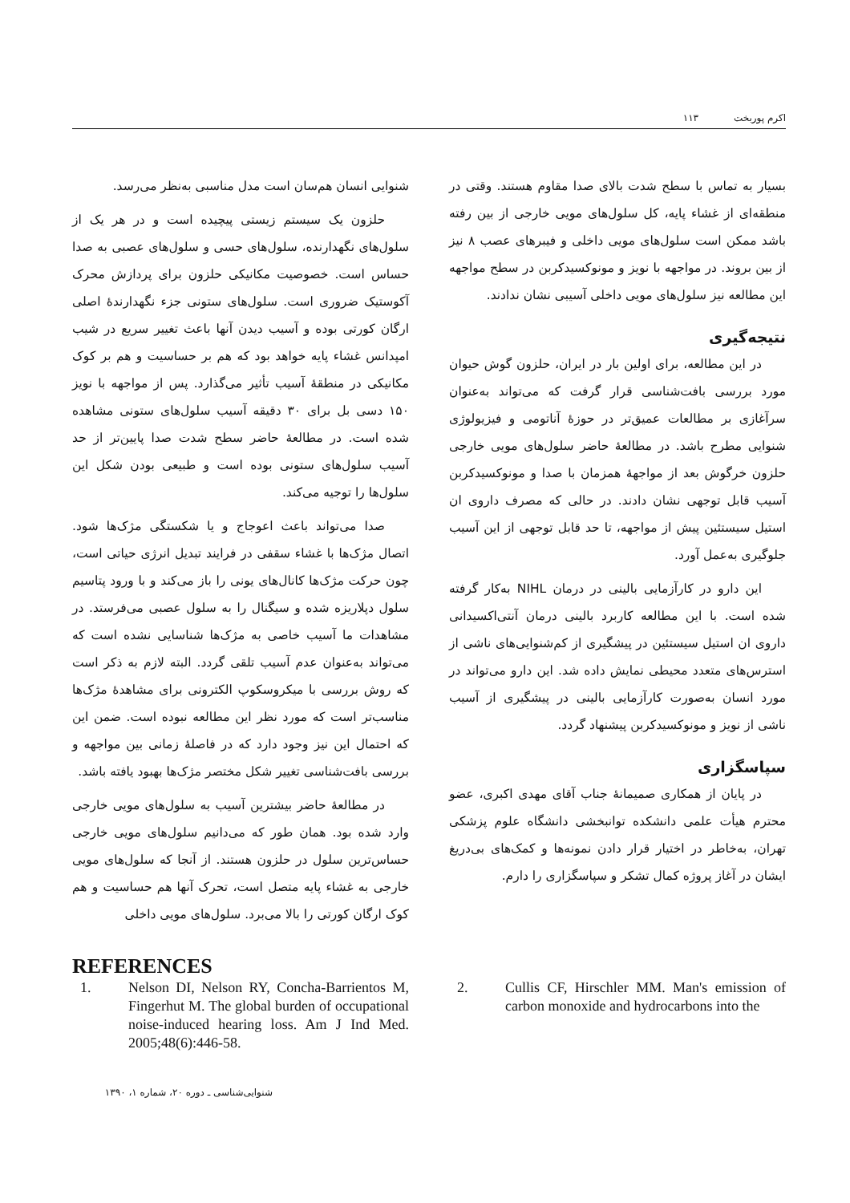اکرم پوربخت ۱۱۳
شنوایی انسان هم‌سان است مدل مناسبی به‌نظر می‌رسد.
حلزون یک سیستم زیستی پیچیده است و در هر یک از سلول‌های نگهدارنده، سلول‌های حسی و سلول‌های عصبی به صدا حساس است. خصوصیت مکانیکی حلزون برای پردازش محرک آکوستیک ضروری است. سلول‌های ستونی جزء نگهدارندهٔ اصلی ارگان کورتی بوده و آسیب دیدن آنها باعث تغییر سریع در شیب امپدانس غشاء پایه خواهد بود که هم بر حساسیت و هم بر کوک مکانیکی در منطقهٔ آسیب تأثیر می‌گذارد. پس از مواجهه با نویز ۱۵۰ دسی بل برای ۳۰ دقیقه آسیب سلول‌های ستونی مشاهده شده است. در مطالعهٔ حاضر سطح شدت صدا پایین‌تر از حد آسیب سلول‌های ستونی بوده است و طبیعی بودن شکل این سلول‌ها را توجیه می‌کند.
صدا می‌تواند باعث اعوجاج و یا شکستگی مژک‌ها شود. اتصال مژک‌ها با غشاء سقفی در فرایند تبدیل انرژی حیاتی است، چون حرکت مژک‌ها کانال‌های یونی را باز می‌کند و با ورود پتاسیم سلول دپلاریزه شده و سیگنال را به سلول عصبی می‌فرستد. در مشاهدات ما آسیب خاصی به مژک‌ها شناسایی نشده است که می‌تواند به‌عنوان عدم آسیب تلقی گردد. البته لازم به ذکر است که روش بررسی با میکروسکوپ الکترونی برای مشاهدهٔ مژک‌ها مناسب‌تر است که مورد نظر این مطالعه نبوده است. ضمن این که احتمال این نیز وجود دارد که در فاصلهٔ زمانی بین مواجهه و بررسی بافت‌شناسی تغییر شکل مختصر مژک‌ها بهبود یافته باشد.
در مطالعهٔ حاضر بیشترین آسیب به سلول‌های مویی خارجی وارد شده بود. همان طور که می‌دانیم سلول‌های مویی خارجی حساس‌ترین سلول در حلزون هستند. از آنجا که سلول‌های مویی خارجی به غشاء پایه متصل است، تحرک آنها هم حساسیت و هم کوک ارگان کورتی را بالا می‌برد. سلول‌های مویی داخلی
بسیار به تماس با سطح شدت بالای صدا مقاوم هستند. وقتی در منطقه‌ای از غشاء پایه، کل سلول‌های مویی خارجی از بین رفته باشد ممکن است سلول‌های مویی داخلی و فیبرهای عصب ۸ نیز از بین بروند. در مواجهه با نویز و مونوکسیدکربن در سطح مواجهه این مطالعه نیز سلول‌های مویی داخلی آسیبی نشان ندادند.
نتیجه‌گیری
در این مطالعه، برای اولین بار در ایران، حلزون گوش حیوان مورد بررسی بافت‌شناسی قرار گرفت که می‌تواند به‌عنوان سرآغازی بر مطالعات عمیق‌تر در حوزهٔ آناتومی و فیزیولوژی شنوایی مطرح باشد. در مطالعهٔ حاضر سلول‌های مویی خارجی حلزون خرگوش بعد از مواجههٔ همزمان با صدا و مونوکسیدکربن آسیب قابل توجهی نشان دادند. در حالی که مصرف داروی ان استیل سیستئین پیش از مواجهه، تا حد قابل توجهی از این آسیب جلوگیری به‌عمل آورد.
این دارو در کارآزمایی بالینی در درمان NIHL به‌کار گرفته شده است. با این مطالعه کاربرد بالینی درمان آنتی‌اکسیدانی داروی ان استیل سیستئین در پیشگیری از کم‌شنوایی‌های ناشی از استرس‌های متعدد محیطی نمایش داده شد. این دارو می‌تواند در مورد انسان به‌صورت کارآزمایی بالینی در پیشگیری از آسیب ناشی از نویز و مونوکسیدکربن پیشنهاد گردد.
سپاسگزاری
در پایان از همکاری صمیمانهٔ جناب آقای مهدی اکبری، عضو محترم هیأت علمی دانشکده توانبخشی دانشگاه علوم پزشکی تهران، به‌خاطر در اختیار قرار دادن نمونه‌ها و کمک‌های بی‌دریغ ایشان در آغاز پروژه کمال تشکر و سپاسگزاری را دارم.
REFERENCES
1. Nelson DI, Nelson RY, Concha-Barrientos M, Fingerhut M. The global burden of occupational noise-induced hearing loss. Am J Ind Med. 2005;48(6):446-58.
2. Cullis CF, Hirschler MM. Man's emission of carbon monoxide and hydrocarbons into the
شنوایی‌شناسی ـ دوره ۲۰، شماره ۱، ۱۳۹۰